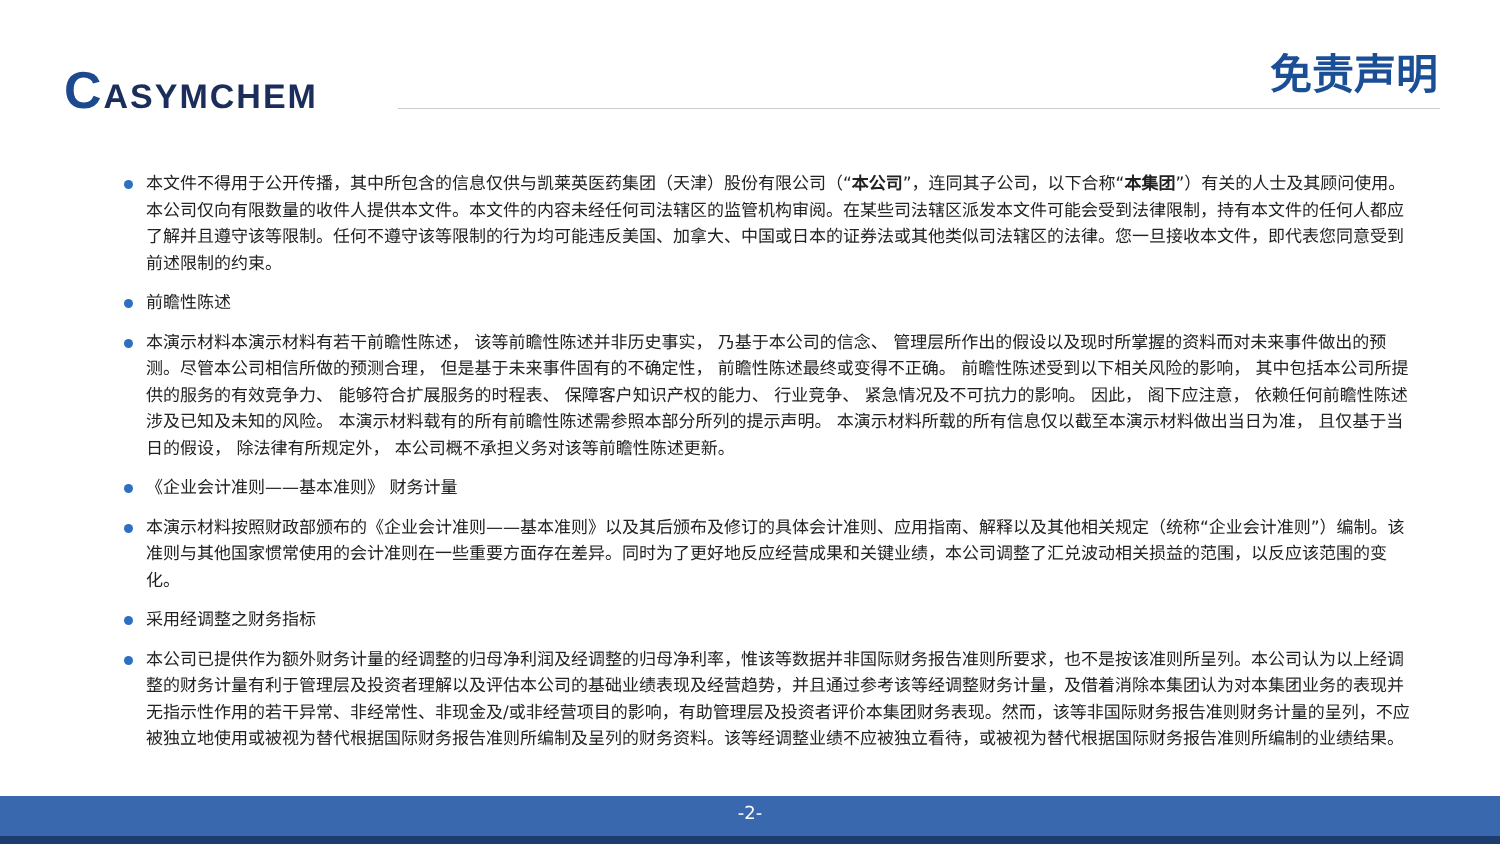CASYMCHEM 免责声明
本文件不得用于公开传播，其中所包含的信息仅供与凯莱英医药集团（天津）股份有限公司（“本公司”，连同其子公司，以下合称“本集团”）有关的人士及其顾问使用。本公司仅向有限数量的收件人提供本文件。本文件的内容未经任何司法辖区的监管机构审阅。在某些司法辖区派发本文件可能会受到法律限制，持有本文件的任何人都应了解并且遵守该等限制。任何不遵守该等限制的行为均可能违反美国、加拿大、中国或日本的证券法或其他类似司法辖区的法律。您一旦接收本文件，即代表您同意受到前述限制的约束。
前瞻性陈述
本演示材料本演示材料有若干前瞻性陈述， 该等前瞻性陈述并非历史事实， 乃基于本公司的信念、 管理层所作出的假设以及现时所掌握的资料而对未来事件做出的预测。尽管本公司相信所做的预测合理， 但是基于未来事件固有的不确定性， 前瞻性陈述最终或变得不正确。 前瞻性陈述受到以下相关风险的影响， 其中包括本公司所提供的服务的有效竞争力、 能够符合扩展服务的时程表、 保障客户知识产权的能力、 行业竞争、 紧急情况及不可抗力的影响。 因此， 阁下应注意， 依赖任何前瞻性陈述涉及已知及未知的风险。 本演示材料载有的所有前瞻性陈述需参照本部分所列的提示声明。 本演示材料所载的所有信息仅以截至本演示材料做出当日为准， 且仅基于当日的假设， 除法律有所规定外， 本公司概不承担义务对该等前瞻性陈述更新。
《企业会计准则——基本准则》 财务计量
本演示材料按照财政部颁布的《企业会计准则——基本准则》以及其后颁布及修订的具体会计准则、应用指南、解释以及其他相关规定（统称“企业会计准则”）编制。该准则与其他国家惯常使用的会计准则在一些重要方面存在差异。同时为了更好地反应经营成果和关键业绩，本公司调整了汇兑波动相关损益的范围，以反应该范围的变化。
采用经调整之财务指标
本公司已提供作为额外财务计量的经调整的归母净利润及经调整的归母净利率，惟该等数据并非国际财务报告准则所要求，也不是按该准则所呈列。本公司认为以上经调整的财务计量有利于管理层及投资者理解以及评估本公司的基础业绩表现及经营趋势，并且通过参考该等经调整财务计量，及借着消除本集团认为对本集团业务的表现并无指示性作用的若干异常、非经常性、非现金及/或非经营项目的影响，有助管理层及投资者评价本集团财务表现。然而，该等非国际财务报告准则财务计量的呈列，不应被独立地使用或被视为替代根据国际财务报告准则所编制及呈列的财务资料。该等经调整业绩不应被独立看待，或被视为替代根据国际财务报告准则所编制的业绩结果。
-2-